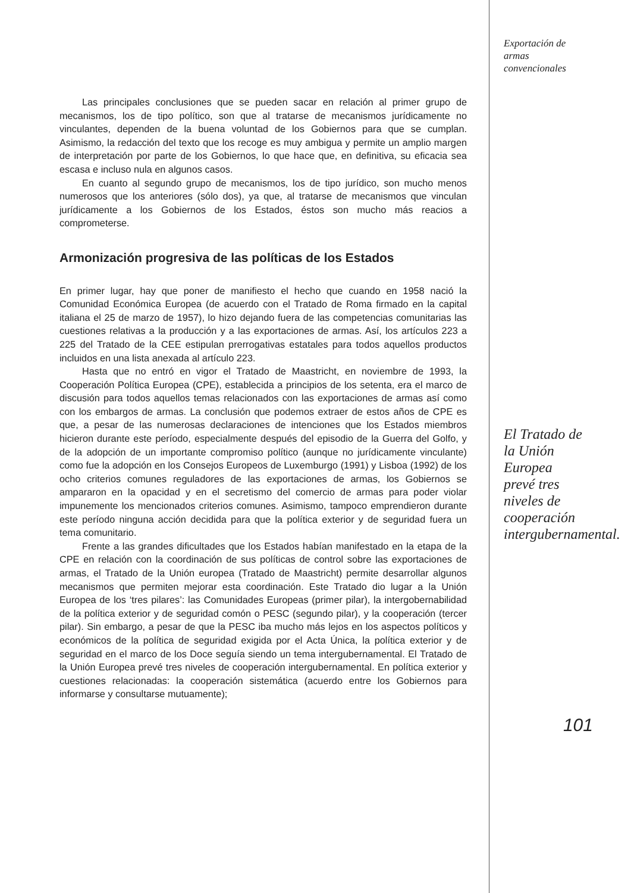Las principales conclusiones que se pueden sacar en relación al primer grupo de mecanismos, los de tipo político, son que al tratarse de mecanismos jurídicamente no vinculantes, dependen de la buena voluntad de los Gobiernos para que se cumplan. Asimismo, la redacción del texto que los recoge es muy ambigua y permite un amplio margen de interpretación por parte de los Gobiernos, lo que hace que, en definitiva, su eficacia sea escasa e incluso nula en algunos casos.
En cuanto al segundo grupo de mecanismos, los de tipo jurídico, son mucho menos numerosos que los anteriores (sólo dos), ya que, al tratarse de mecanismos que vinculan jurídicamente a los Gobiernos de los Estados, éstos son mucho más reacios a comprometerse.
Armonización progresiva de las políticas de los Estados
En primer lugar, hay que poner de manifiesto el hecho que cuando en 1958 nació la Comunidad Económica Europea (de acuerdo con el Tratado de Roma firmado en la capital italiana el 25 de marzo de 1957), lo hizo dejando fuera de las competencias comunitarias las cuestiones relativas a la producción y a las exportaciones de armas. Así, los artículos 223 a 225 del Tratado de la CEE estipulan prerrogativas estatales para todos aquellos productos incluidos en una lista anexada al artículo 223.
Hasta que no entró en vigor el Tratado de Maastricht, en noviembre de 1993, la Cooperación Política Europea (CPE), establecida a principios de los setenta, era el marco de discusión para todos aquellos temas relacionados con las exportaciones de armas así como con los embargos de armas. La conclusión que podemos extraer de estos años de CPE es que, a pesar de las numerosas declaraciones de intenciones que los Estados miembros hicieron durante este período, especialmente después del episodio de la Guerra del Golfo, y de la adopción de un importante compromiso político (aunque no jurídicamente vinculante) como fue la adopción en los Consejos Europeos de Luxemburgo (1991) y Lisboa (1992) de los ocho criterios comunes reguladores de las exportaciones de armas, los Gobiernos se ampararon en la opacidad y en el secretismo del comercio de armas para poder violar impunemente los mencionados criterios comunes. Asimismo, tampoco emprendieron durante este período ninguna acción decidida para que la política exterior y de seguridad fuera un tema comunitario.
Frente a las grandes dificultades que los Estados habían manifestado en la etapa de la CPE en relación con la coordinación de sus políticas de control sobre las exportaciones de armas, el Tratado de la Unión europea (Tratado de Maastricht) permite desarrollar algunos mecanismos que permiten mejorar esta coordinación. Este Tratado dio lugar a la Unión Europea de los ‘tres pilares’: las Comunidades Europeas (primer pilar), la intergobernabilidad de la política exterior y de seguridad comón o PESC (segundo pilar), y la cooperación (tercer pilar). Sin embargo, a pesar de que la PESC iba mucho más lejos en los aspectos políticos y económicos de la política de seguridad exigida por el Acta Única, la política exterior y de seguridad en el marco de los Doce seguía siendo un tema intergubernamental. El Tratado de la Unión Europea prevé tres niveles de cooperación intergubernamental. En política exterior y cuestiones relacionadas: la cooperación sistemática (acuerdo entre los Gobiernos para informarse y consultarse mutuamente);
Exportación de
armas
convencionales
El Tratado de
la Unión
Europea
prevé tres
niveles de
cooperación
intergubernamental.
101